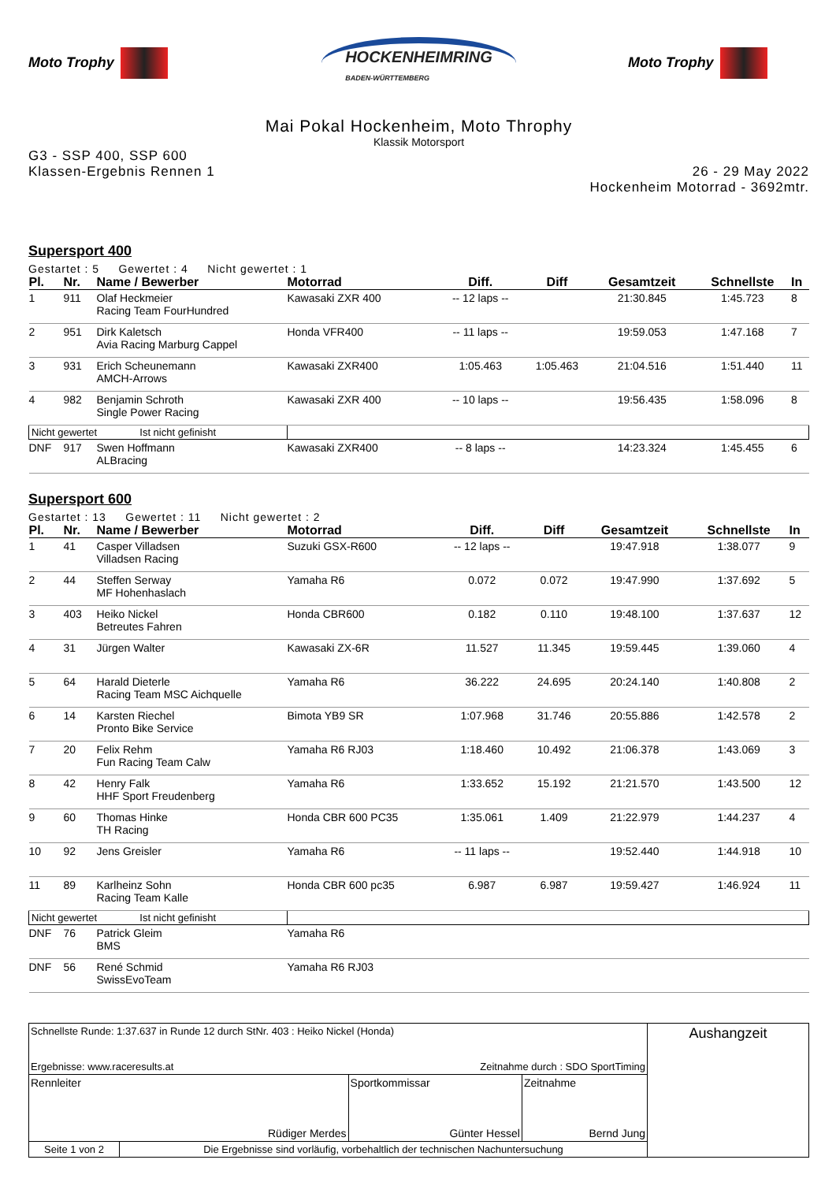Moto Trophy
HOCKENHEIMRING
BADEN-WÜRTTEMBERG
Moto Trophy
Mai Pokal Hockenheim, Moto Throphy
Klassik Motorsport
G3 - SSP 400, SSP 600
Klassen-Ergebnis Rennen 1
26 - 29 May 2022
Hockenheim Motorrad - 3692mtr.
Supersport 400
Gestartet : 5 Gewertet : 4 Nicht gewertet : 1
| Pl. | Nr. | Name / Bewerber | Motorrad | Diff. | Diff | Gesamtzeit | Schnellste | In |
| --- | --- | --- | --- | --- | --- | --- | --- | --- |
| 1 | 911 | Olaf Heckmeier Racing Team FourHundred | Kawasaki ZXR 400 | -- 12 laps -- | | 21:30.845 | 1:45.723 | 8 |
| 2 | 951 | Dirk Kaletsch Avia Racing Marburg Cappel | Honda VFR400 | -- 11 laps -- | | 19:59.053 | 1:47.168 | 7 |
| 3 | 931 | Erich Scheunemann AMCH-Arrows | Kawasaki ZXR400 | 1:05.463 | 1:05.463 | 21:04.516 | 1:51.440 | 11 |
| 4 | 982 | Benjamin Schroth Single Power Racing | Kawasaki ZXR 400 | -- 10 laps -- | | 19:56.435 | 1:58.096 | 8 |
| Nicht gewertet Ist nicht gefinisht | | | | | | | | |
| DNF | 917 | Swen Hoffmann ALBracing | Kawasaki ZXR400 | -- 8 laps -- | | 14:23.324 | 1:45.455 | 6 |
Supersport 600
Gestartet : 13 Gewertet : 11 Nicht gewertet : 2
| Pl. | Nr. | Name / Bewerber | Motorrad | Diff. | Diff | Gesamtzeit | Schnellste | In |
| --- | --- | --- | --- | --- | --- | --- | --- | --- |
| 1 | 41 | Casper Villadsen Villadsen Racing | Suzuki GSX-R600 | -- 12 laps -- | | 19:47.918 | 1:38.077 | 9 |
| 2 | 44 | Steffen Serway MF Hohenhaslach | Yamaha R6 | 0.072 | 0.072 | 19:47.990 | 1:37.692 | 5 |
| 3 | 403 | Heiko Nickel Betreutes Fahren | Honda CBR600 | 0.182 | 0.110 | 19:48.100 | 1:37.637 | 12 |
| 4 | 31 | Jürgen Walter | Kawasaki ZX-6R | 11.527 | 11.345 | 19:59.445 | 1:39.060 | 4 |
| 5 | 64 | Harald Dieterle Racing Team MSC Aichquelle | Yamaha R6 | 36.222 | 24.695 | 20:24.140 | 1:40.808 | 2 |
| 6 | 14 | Karsten Riechel Pronto Bike Service | Bimota YB9 SR | 1:07.968 | 31.746 | 20:55.886 | 1:42.578 | 2 |
| 7 | 20 | Felix Rehm Fun Racing Team Calw | Yamaha R6 RJ03 | 1:18.460 | 10.492 | 21:06.378 | 1:43.069 | 3 |
| 8 | 42 | Henry Falk HHF Sport Freudenberg | Yamaha R6 | 1:33.652 | 15.192 | 21:21.570 | 1:43.500 | 12 |
| 9 | 60 | Thomas Hinke TH Racing | Honda CBR 600 PC35 | 1:35.061 | 1.409 | 21:22.979 | 1:44.237 | 4 |
| 10 | 92 | Jens Greisler | Yamaha R6 | -- 11 laps -- | | 19:52.440 | 1:44.918 | 10 |
| 11 | 89 | Karlheinz Sohn Racing Team Kalle | Honda CBR 600 pc35 | 6.987 | 6.987 | 19:59.427 | 1:46.924 | 11 |
| Nicht gewertet Ist nicht gefinisht | | | | | | | | |
| DNF | 76 | Patrick Gleim BMS | Yamaha R6 | | | | | |
| DNF | 56 | René Schmid SwissEvoTeam | Yamaha R6 RJ03 | | | | | |
| Schnellste Runde: 1:37.637 in Runde 12 durch StNr. 403 : Heiko Nickel (Honda) Ergebnisse: www.raceresults.at Zeitnahme durch : SDO SportTiming | | | | Aushangzeit |
| Rennleiter Rüdiger Merdes | | Sportkommissar Günter Hessel | Zeitnahme Bernd Jung | |
| Seite 1 von 2 | Die Ergebnisse sind vorläufig, vorbehaltlich der technischen Nachuntersuchung | | | |